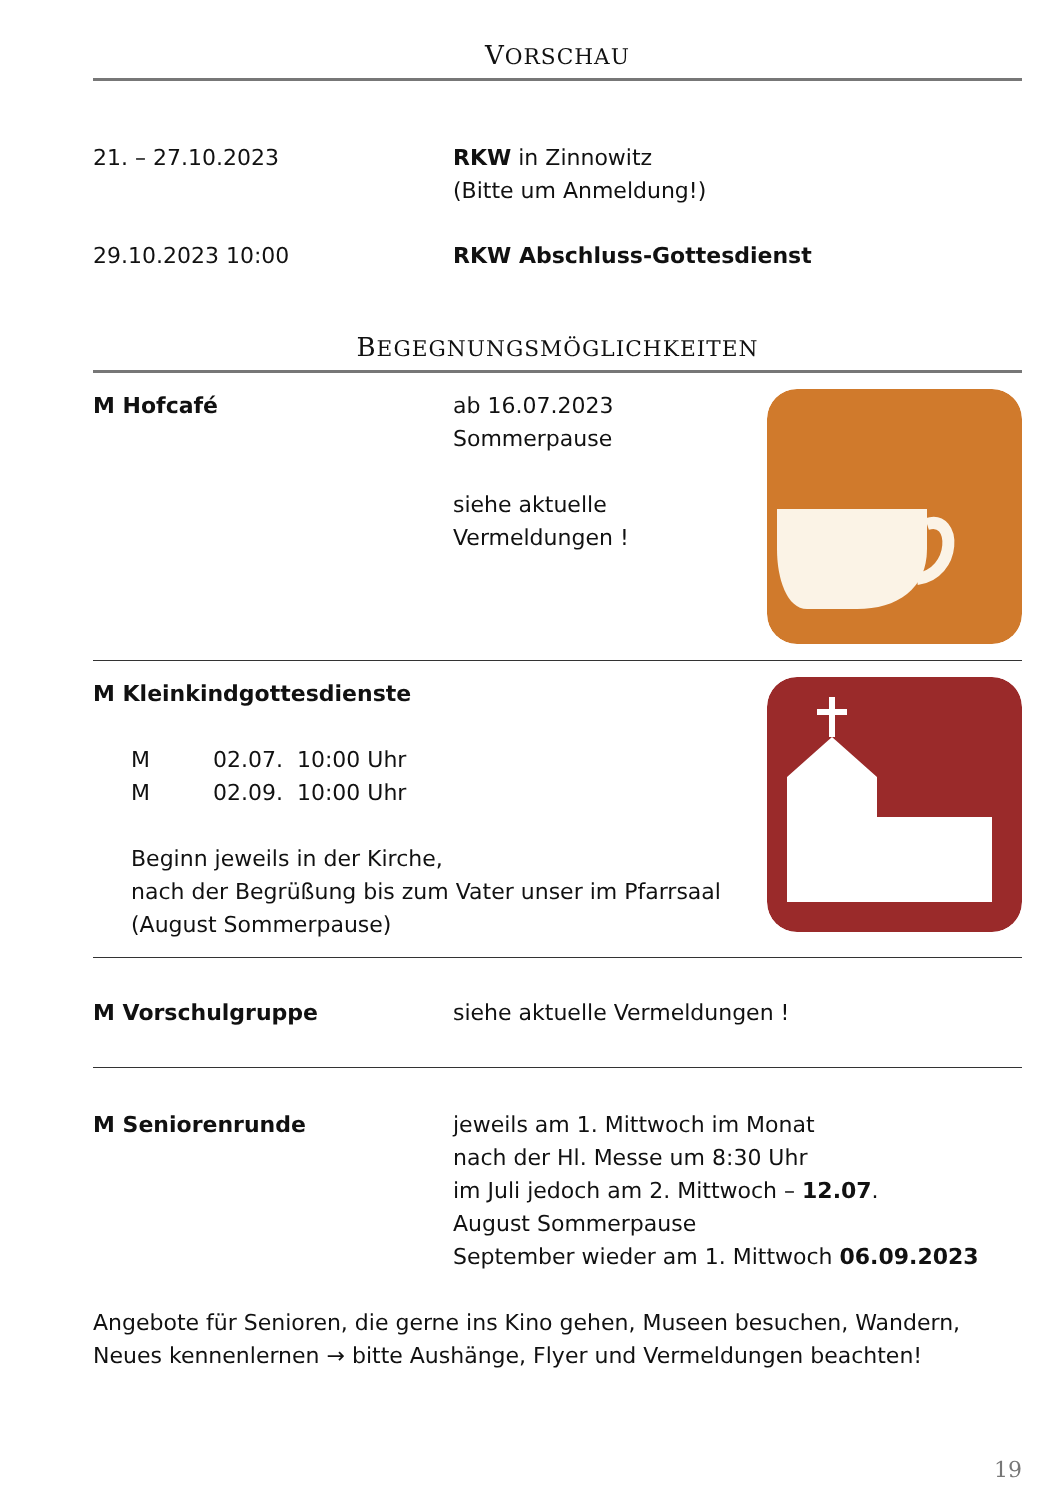VORSCHAU
21. – 27.10.2023 RKW in Zinnowitz
(Bitte um Anmeldung!)
29.10.2023 10:00 RKW Abschluss-Gottesdienst
BEGEGNUNGSMÖGLICHKEITEN
M Hofcafé ab 16.07.2023
Sommerpause
siehe aktuelle
Vermeldungen !
M Kleinkindgottesdienste
M 02.07. 10:00 Uhr
M 02.09. 10:00 Uhr
Beginn jeweils in der Kirche,
nach der Begrüßung bis zum Vater unser im Pfarrsaal
(August Sommerpause)
M Vorschulgruppe siehe aktuelle Vermeldungen !
M Seniorenrunde jeweils am 1. Mittwoch im Monat
nach der Hl. Messe um 8:30 Uhr
im Juli jedoch am 2. Mittwoch – 12.07.
August Sommerpause
September wieder am 1. Mittwoch 06.09.2023
Angebote für Senioren, die gerne ins Kino gehen, Museen besuchen, Wandern, Neues kennenlernen → bitte Aushänge, Flyer und Vermeldungen beachten!
19